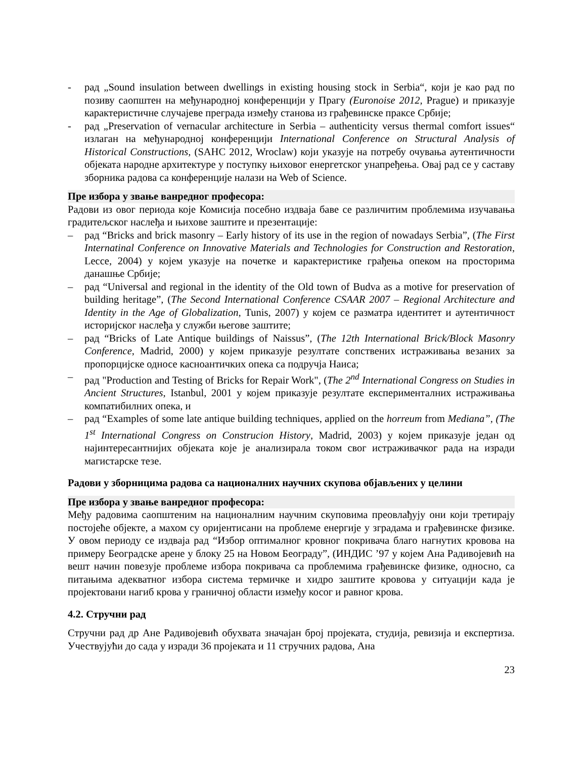- рад „Sound insulation between dwellings in existing housing stock in Serbia“, који је као рад по позиву саопштен на међународној конференцији у Прагу (Euronoise 2012, Prague) и приказује карактеристичне случајеве преграда између станова из грађевинске праксе Србије;
- рад „Preservation of vernacular architecture in Serbia – authenticity versus thermal comfort issues“ излаган на међународној конференцији International Conference on Structural Analysis of Historical Constructions, (SAHC 2012, Wroclaw) који указује на потребу очувања аутентичности објеката народне архитектуре у поступку њиховог енергетског унапређења. Овај рад се у саставу зборника радова са конференције налази на Web of Science.
Пре избора у звање ванредног професора:
Радови из овог периода које Комисија посебно издваја баве се различитим проблемима изучавања градитељског наслеђа и њихове заштите и презентације:
– рад “Bricks and brick masonry – Early history of its use in the region of nowadays Serbia”, (The First Internatinal Conference on Innovative Materials and Technologies for Construction and Restoration, Lecce, 2004) у којем указује на почетке и карактеристике грађења опеком на просторима данашње Србије;
– рад “Universal and regional in the identity of the Old town of Budva as a motive for preservation of building heritage”, (The Second International Conference CSAAR 2007 – Regional Architecture and Identity in the Age of Globalization, Tunis, 2007) у којем се разматра идентитет и аутентичност историјског наслеђа у служби његове заштите;
– рад “Bricks of Late Antique buildings of Naissus”, (The 12th International Brick/Block Masonry Conference, Madrid, 2000) у којем приказује резултате сопствених истраживања везаних за пропорцијске односе касноантичких опека са подручја Наиса;
– рад "Production and Testing of Bricks for Repair Work", (The 2<sup>nd</sup> International Congress on Studies in Ancient Structures, Istanbul, 2001 у којем приказује резултате експерименталних истраживања компатибилних опека, и
– рад “Examples of some late antique building techniques, applied on the horreum from Mediana”, (The 1<sup>st</sup> International Congress on Construcion History, Madrid, 2003) у којем приказује један од најинтересантнијих објеката које је анализирала током свог истраживачког рада на изради магистарске тезе.
Радови у зборницима радова са националних научних скупова објављених у целини
Пре избора у звање ванредног професора:
Међу радовима саопштеним на националним научним скуповима преовлађују они који третирају постојеће објекте, а махом су оријентисани на проблеме енергије у зградама и грађевинске физике. У овом периоду се издваја рад “Избор оптималног кровног покривача благо нагнутих кровова на примеру Београдске арене у блоку 25 на Новом Београду”, (ИНДИС ’97 у којем Ана Радивојевић на вешт начин повезује проблеме избора покривача са проблемима грађевинске физике, односно, са питањима адекватног избора система термичке и хидро заштите кровова у ситуацији када је пројектовани нагиб крова у граничној области између косог и равног крова.
4.2. Стручни рад
Стручни рад др Ане Радивојевић обухвата значајан број пројеката, студија, ревизија и експертиза. Учествујући до сада у изради 36 пројеката и 11 стручних радова, Ана
23